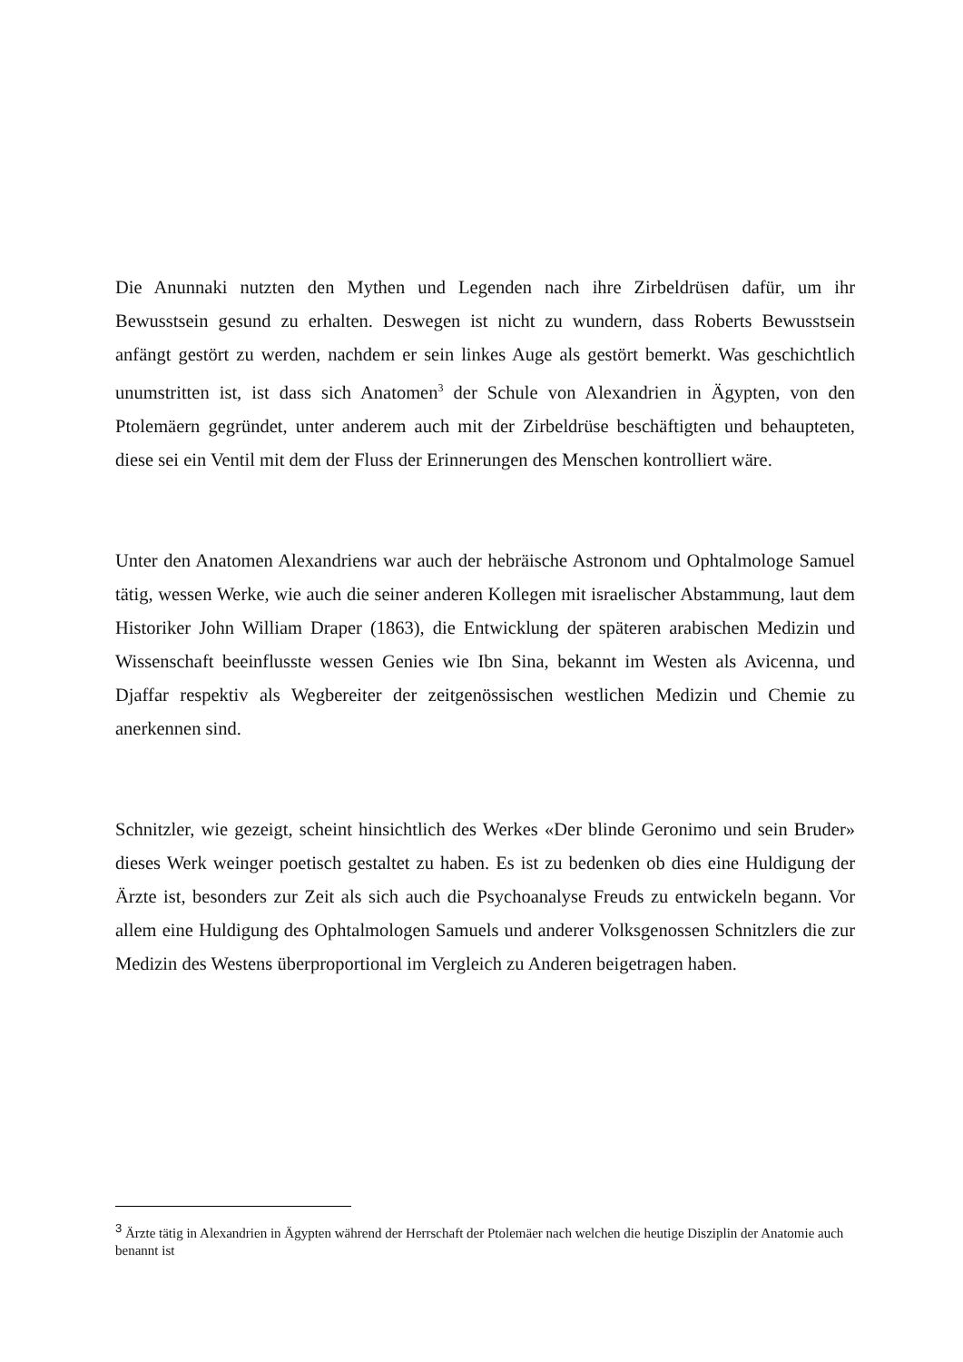Die Anunnaki nutzten den Mythen und Legenden nach ihre Zirbeldrüsen dafür, um ihr Bewusstsein gesund zu erhalten. Deswegen ist nicht zu wundern, dass Roberts Bewusstsein anfängt gestört zu werden, nachdem er sein linkes Auge als gestört bemerkt. Was geschichtlich unumstritten ist, ist dass sich Anatomen<sup>3</sup> der Schule von Alexandrien in Ägypten, von den Ptolemäern gegründet, unter anderem auch mit der Zirbeldrüse beschäftigten und behaupteten, diese sei ein Ventil mit dem der Fluss der Erinnerungen des Menschen kontrolliert wäre.
Unter den Anatomen Alexandriens war auch der hebräische Astronom und Ophtalmologe Samuel tätig, wessen Werke, wie auch die seiner anderen Kollegen mit israelischer Abstammung, laut dem Historiker John William Draper (1863), die Entwicklung der späteren arabischen Medizin und Wissenschaft beeinflusste wessen Genies wie Ibn Sina, bekannt im Westen als Avicenna, und Djaffar respektiv als Wegbereiter der zeitgenössischen westlichen Medizin und Chemie zu anerkennen sind.
Schnitzler, wie gezeigt, scheint hinsichtlich des Werkes «Der blinde Geronimo und sein Bruder» dieses Werk weinger poetisch gestaltet zu haben. Es ist zu bedenken ob dies eine Huldigung der Ärzte ist, besonders zur Zeit als sich auch die Psychoanalyse Freuds zu entwickeln begann. Vor allem eine Huldigung des Ophtalmologen Samuels und anderer Volksgenossen Schnitzlers die zur Medizin des Westens überproportional im Vergleich zu Anderen beigetragen haben.
<sup>3</sup> Ärzte tätig in Alexandrien in Ägypten während der Herrschaft der Ptolemäer nach welchen die heutige Disziplin der Anatomie auch benannt ist